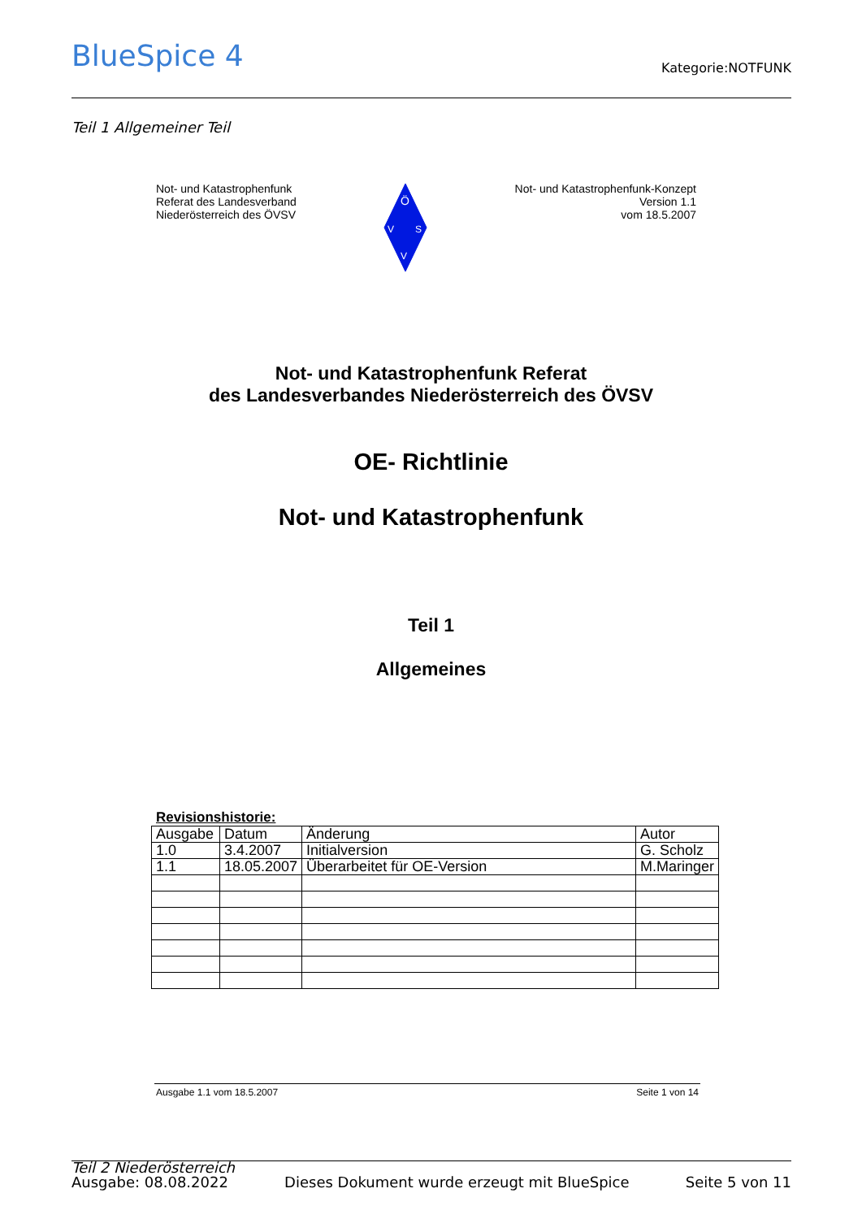BlueSpice 4 Kategorie:NOTFUNK
Teil 1 Allgemeiner Teil
Not- und Katastrophenfunk
Referat des Landesverband
Niederösterreich des ÖVSV
Ö
V
S
V
Not- und Katastrophenfunk-Konzept
Version 1.1
vom 18.5.2007
Not- und Katastrophenfunk Referat
des Landesverbandes Niederösterreich des ÖVSV
OE- Richtlinie
Not- und Katastrophenfunk
Teil 1
Allgemeines
Revisionshistorie:
| Ausgabe | Datum | Änderung | Autor |
| 1.0 | 3.4.2007 | Initialversion | G. Scholz |
| 1.1 | 18.05.2007 | Überarbeitet für OE-Version | M.Maringer |
Ausgabe 1.1 vom 18.5.2007 Seite 1 von 14
Teil 2 Niederösterreich
Ausgabe: 08.08.2022 Dieses Dokument wurde erzeugt mit BlueSpice Seite 5 von 11